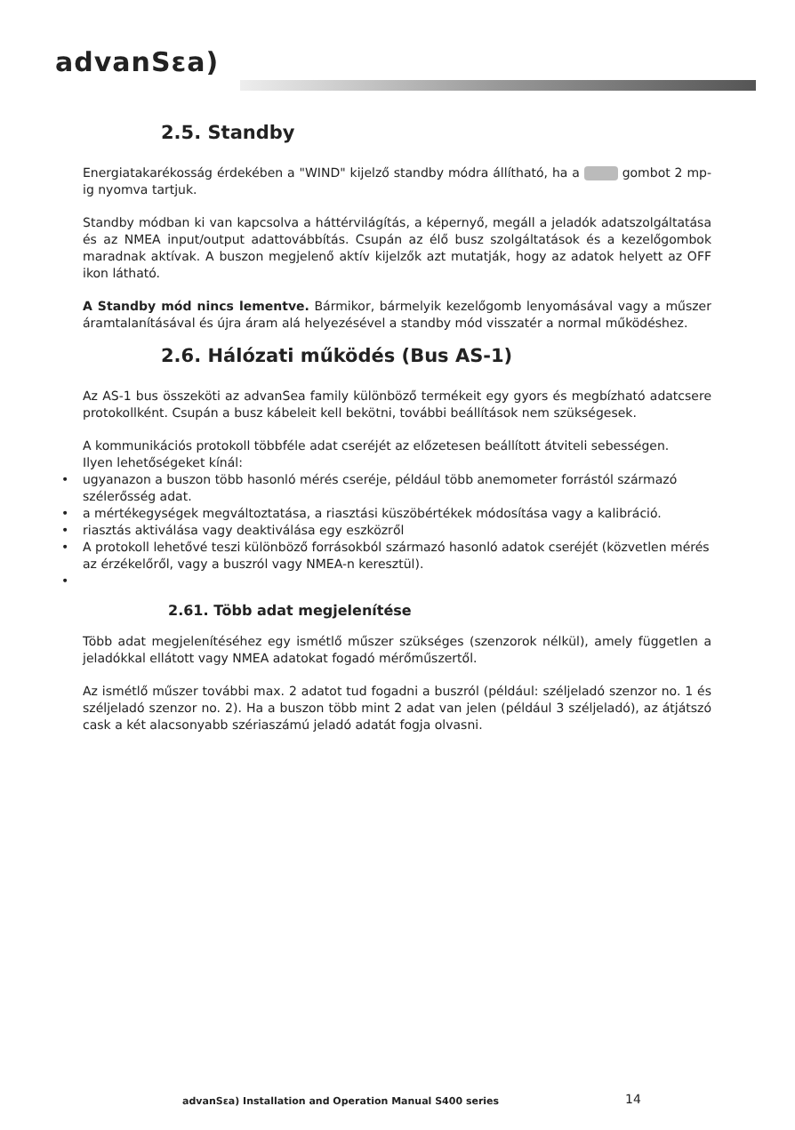advanSεa)
2.5. Standby
Energiatakarékosság érdekében a "WIND" kijelző standby módra állítható, ha a gombot 2 mp-ig nyomva tartjuk.
Standby módban ki van kapcsolva a háttérvilágítás, a képernyő, megáll a jeladók adatszolgáltatása és az NMEA input/output adattovábbítás. Csupán az élő busz szolgáltatások és a kezelőgombok maradnak aktívak. A buszon megjelenő aktív kijelzők azt mutatják, hogy az adatok helyett az OFF ikon látható.
A Standby mód nincs lementve. Bármikor, bármelyik kezelőgomb lenyomásával vagy a műszer áramtalanításával és újra áram alá helyezésével a standby mód visszatér a normal működéshez.
2.6. Hálózati működés (Bus AS-1)
Az AS-1 bus összeköti az advanSea family különböző termékeit egy gyors és megbízható adatcsere protokollként. Csupán a busz kábeleit kell bekötni, további beállítások nem szükségesek.
A kommunikációs protokoll többféle adat cseréjét az előzetesen beállított átviteli sebességen.
Ilyen lehetőségeket kínál:
• ugyanazon a buszon több hasonló mérés cseréje, például több anemometer forrástól származó szélerősség adat.
• a mértékegységek megváltoztatása, a riasztási küszöbértékek módosítása vagy a kalibráció.
• riasztás aktiválása vagy deaktiválása egy eszközről
• A protokoll lehetővé teszi különböző forrásokból származó hasonló adatok cseréjét (közvetlen mérés az érzékelőről, vagy a buszról vagy NMEA-n keresztül).
•
2.61. Több adat megjelenítése
Több adat megjelenítéséhez egy ismétlő műszer szükséges (szenzorok nélkül), amely független a jeladókkal ellátott vagy NMEA adatokat fogadó mérőműszertől.
Az ismétlő műszer további max. 2 adatot tud fogadni a buszról (például: széljeladó szenzor no. 1 és széljeladó szenzor no. 2). Ha a buszon több mint 2 adat van jelen (például 3 széljeladó), az átjátszó cask a két alacsonyabb szériaszámú jeladó adatát fogja olvasni.
advanSεa) Installation and Operation Manual S400 series
14